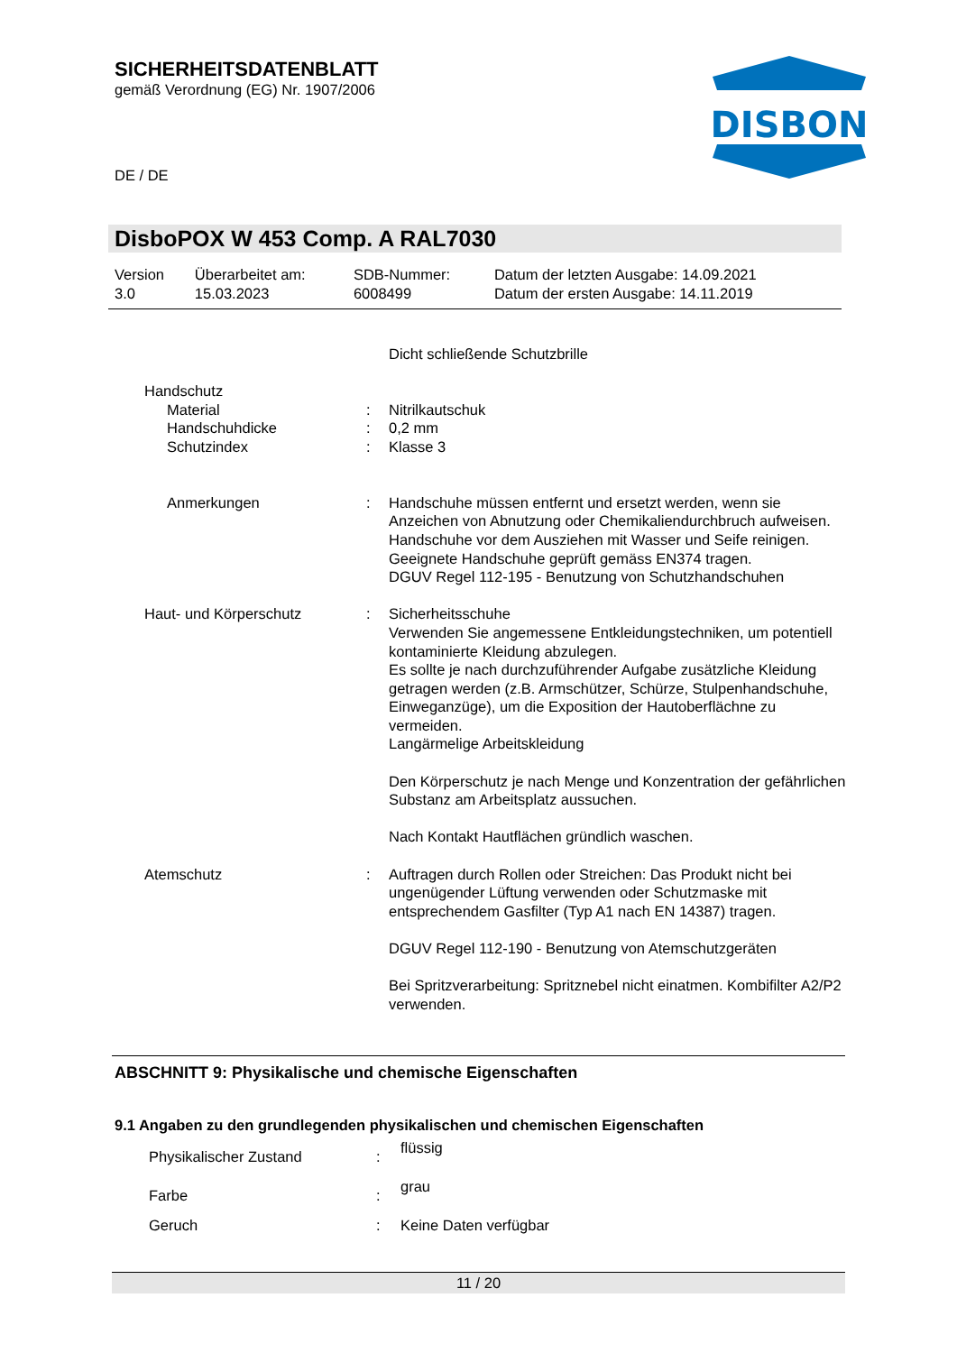SICHERHEITSDATENBLATT
gemäß Verordnung (EG) Nr. 1907/2006
DE / DE
DISBON
DisboPOX W 453 Comp. A RAL7030
| Version 3.0 | Überarbeitet am: 15.03.2023 | SDB-Nummer: 6008499 | Datum der letzten Ausgabe: 14.09.2021 Datum der ersten Ausgabe: 14.11.2019 |
| | | Dicht schließende Schutzbrille |
| Handschutz | | |
| Material | : | Nitrilkautschuk |
| Handschuhdicke | : | 0,2 mm |
| Schutzindex | : | Klasse 3 |
| Anmerkungen | : | Handschuhe müssen entfernt und ersetzt werden, wenn sie Anzeichen von Abnutzung oder Chemikaliendurchbruch aufweisen. Handschuhe vor dem Ausziehen mit Wasser und Seife reinigen. Geeignete Handschuhe geprüft gemäss EN374 tragen. DGUV Regel 112-195 - Benutzung von Schutzhandschuhen |
| Haut- und Körperschutz | : | Sicherheitsschuhe Verwenden Sie angemessene Entkleidungstechniken, um potentiell kontaminierte Kleidung abzulegen. Es sollte je nach durchzuführender Aufgabe zusätzliche Kleidung getragen werden (z.B. Armschützer, Schürze, Stulpenhandschuhe, Einweganzüge), um die Exposition der Hautoberflächne zu vermeiden. Langärmelige Arbeitskleidung Den Körperschutz je nach Menge und Konzentration der gefährlichen Substanz am Arbeitsplatz aussuchen. Nach Kontakt Hautflächen gründlich waschen. |
| Atemschutz | : | Auftragen durch Rollen oder Streichen: Das Produkt nicht bei ungenügender Lüftung verwenden oder Schutzmaske mit entsprechendem Gasfilter (Typ A1 nach EN 14387) tragen. DGUV Regel 112-190 - Benutzung von Atemschutzgeräten Bei Spritzverarbeitung: Spritznebel nicht einatmen. Kombifilter A2/P2 verwenden. |
ABSCHNITT 9: Physikalische und chemische Eigenschaften
9.1 Angaben zu den grundlegenden physikalischen und chemischen Eigenschaften
| Physikalischer Zustand | : | flüssig |
| Farbe | : | grau |
| Geruch | : | Keine Daten verfügbar |
11 / 20